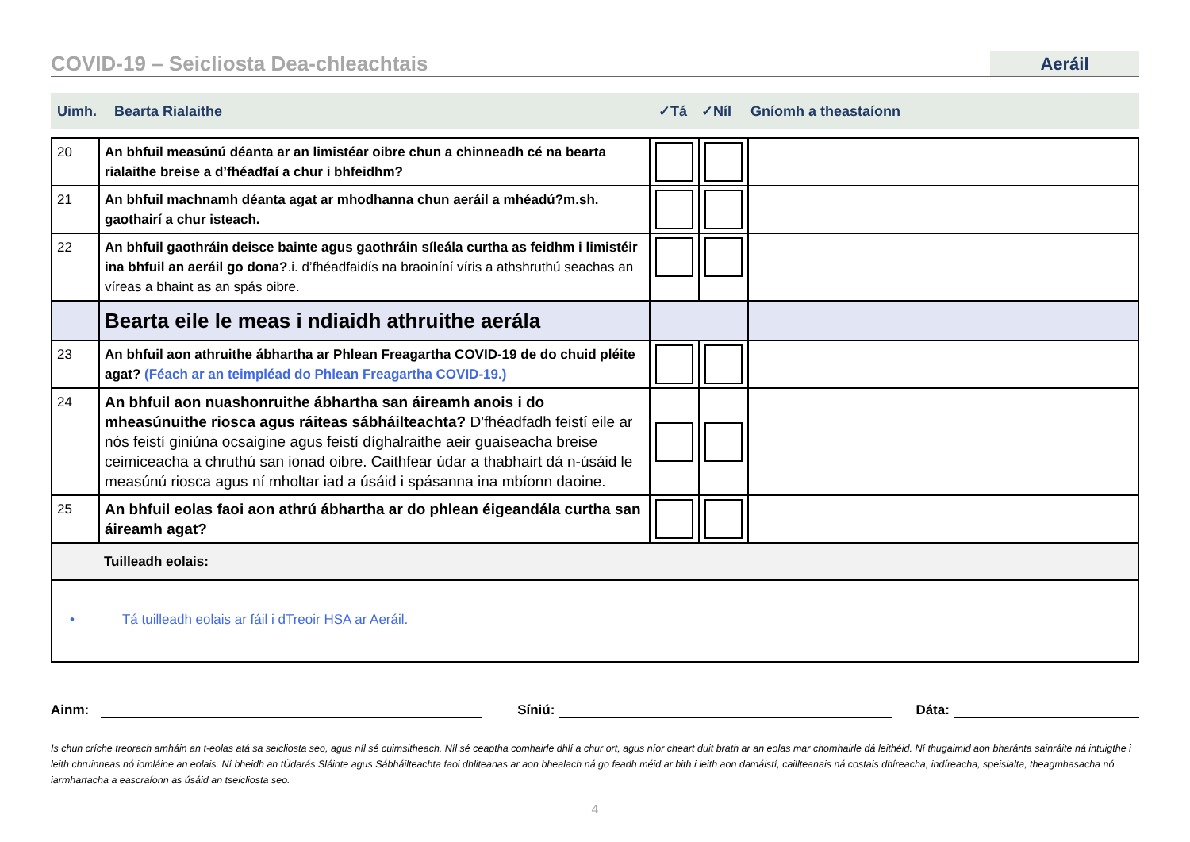COVID-19 – Seicliosta Dea-chleachtais
Aeráil
Uimh. Bearta Rialaithe ✓Tá ✓Níl Gníomh a theastaíonn
| 20 | An bhfuil measúnú déanta ar an limistéar oibre chun a chinneadh cé na bearta rialaithe breise a d’fhéadfaí a chur i bhfeidhm? | | | |
| 21 | An bhfuil machnamh déanta agat ar mhodhanna chun aeráil a mhéadú?m.sh. gaothairí a chur isteach. | | | |
| 22 | An bhfuil gaothráin deisce bainte agus gaothráin síleála curtha as feidhm i limistéir ina bhfuil an aeráil go dona? .i. d’fhéadfaidís na braoiníní víris a athshruthú seachas an víreas a bhaint as an spás oibre. | | | |
| | Bearta eile le meas i ndiaidh athruithe aerála | | | |
| 23 | An bhfuil aon athruithe ábhartha ar Phlean Freagartha COVID-19 de do chuid pléite agat? (Féach ar an teimpléad do Phlean Freagartha COVID-19.) | | | |
| 24 | An bhfuil aon nuashonruithe ábhartha san áireamh anois i do mheasúnuithe riosca agus ráiteas sábháilteachta? D’fhéadfadh feistí eile ar nós feistí giniúna ocsaigine agus feistí díghalraithe aeir guaiseacha breise ceimiceacha a chruthú san ionad oibre. Caithfear údar a thabhairt dá n-úsáid le measúnú riosca agus ní mholtar iad a úsáid i spásanna ina mbíonn daoine. | | | |
| 25 | An bhfuil eolas faoi aon athrú ábhartha ar do phlean éigeandála curtha san áireamh agat? | | | |
| | Tuilleadh eolais: | | | |
| • Tá tuilleadh eolais ar fáil i dTreoir HSA ar Aeráil. | | | | |
Ainm:
Síniú:
Dáta:
Is chun críche treorach amháin an t-eolas atá sa seicliosta seo, agus níl sé cuimsitheach. Níl sé ceaptha comhairle dhlí a chur ort, agus níor cheart duit brath ar an eolas mar chomhairle dá leithéid. Ní thugaimid aon bharánta sainráite ná intuigthe i leith chruinneas nó iomláine an eolais. Ní bheidh an tÚdarás Sláinte agus Sábháilteachta faoi dhliteanas ar aon bhealach ná go feadh méid ar bith i leith aon damáistí, caillteanais ná costais dhíreacha, indíreacha, speisialta, theagmhasacha nó iarmhartacha a eascraíonn as úsáid an tseicliosta seo.
4